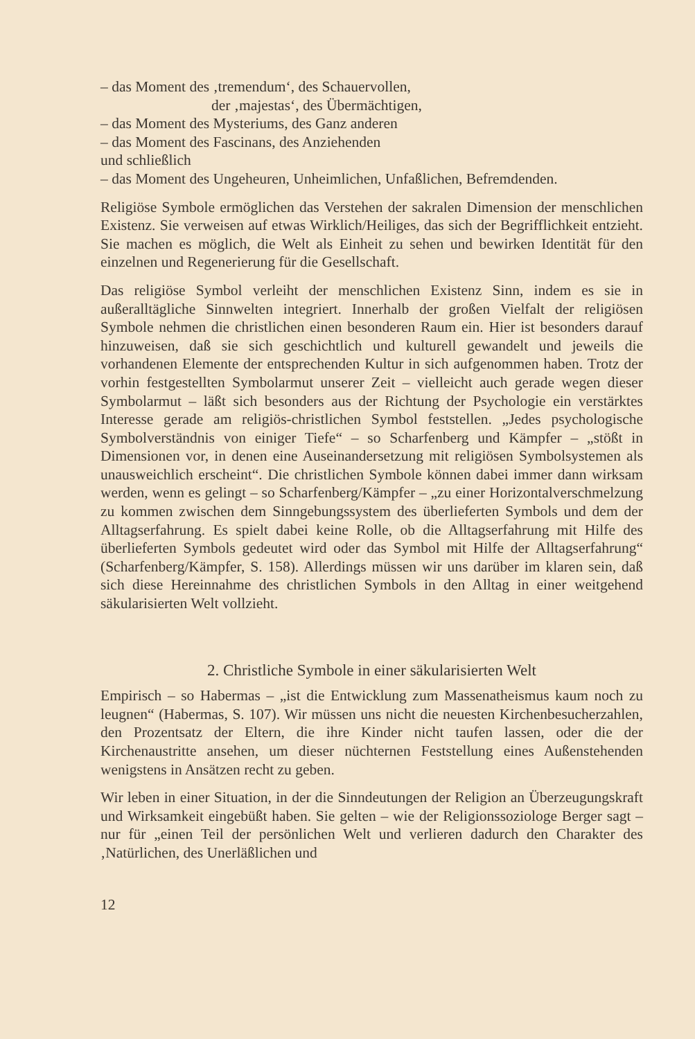– das Moment des ‚tremendum‘, des Schauervollen,
der ‚majestas‘, des Übermächtigen,
– das Moment des Mysteriums, des Ganz anderen
– das Moment des Fascinans, des Anziehenden
und schließlich
– das Moment des Ungeheuren, Unheimlichen, Unfaßlichen, Befremdenden.
Religiöse Symbole ermöglichen das Verstehen der sakralen Dimension der menschlichen Existenz. Sie verweisen auf etwas Wirklich/Heiliges, das sich der Begrifflichkeit entzieht. Sie machen es möglich, die Welt als Einheit zu sehen und bewirken Identität für den einzelnen und Regenerierung für die Gesellschaft.
Das religiöse Symbol verleiht der menschlichen Existenz Sinn, indem es sie in außeralltägliche Sinnwelten integriert. Innerhalb der großen Vielfalt der religiösen Symbole nehmen die christlichen einen besonderen Raum ein. Hier ist besonders darauf hinzuweisen, daß sie sich geschichtlich und kulturell gewandelt und jeweils die vorhandenen Elemente der entsprechenden Kultur in sich aufgenommen haben. Trotz der vorhin festgestellten Symbolarmut unserer Zeit – vielleicht auch gerade wegen dieser Symbolarmut – läßt sich besonders aus der Richtung der Psychologie ein verstärktes Interesse gerade am religiös-christlichen Symbol feststellen. „Jedes psychologische Symbolverständnis von einiger Tiefe“ – so Scharfenberg und Kämpfer – „stößt in Dimensionen vor, in denen eine Auseinandersetzung mit religiösen Symbolsystemen als unausweichlich erscheint“. Die christlichen Symbole können dabei immer dann wirksam werden, wenn es gelingt – so Scharfenberg/Kämpfer – „zu einer Horizontalverschmelzung zu kommen zwischen dem Sinngebungssystem des überlieferten Symbols und dem der Alltagserfahrung. Es spielt dabei keine Rolle, ob die Alltagserfahrung mit Hilfe des überlieferten Symbols gedeutet wird oder das Symbol mit Hilfe der Alltagserfahrung“ (Scharfenberg/Kämpfer, S. 158). Allerdings müssen wir uns darüber im klaren sein, daß sich diese Hereinnahme des christlichen Symbols in den Alltag in einer weitgehend säkularisierten Welt vollzieht.
2. Christliche Symbole in einer säkularisierten Welt
Empirisch – so Habermas – „ist die Entwicklung zum Massenatheismus kaum noch zu leugnen“ (Habermas, S. 107). Wir müssen uns nicht die neuesten Kirchenbesucherzahlen, den Prozentsatz der Eltern, die ihre Kinder nicht taufen lassen, oder die der Kirchenaustritte ansehen, um dieser nüchternen Feststellung eines Außenstehenden wenigstens in Ansätzen recht zu geben.
Wir leben in einer Situation, in der die Sinndeutungen der Religion an Überzeugungskraft und Wirksamkeit eingebüßt haben. Sie gelten – wie der Religionssoziologe Berger sagt – nur für „einen Teil der persönlichen Welt und verlieren dadurch den Charakter des ‚Natürlichen, des Unerläßlichen und
12